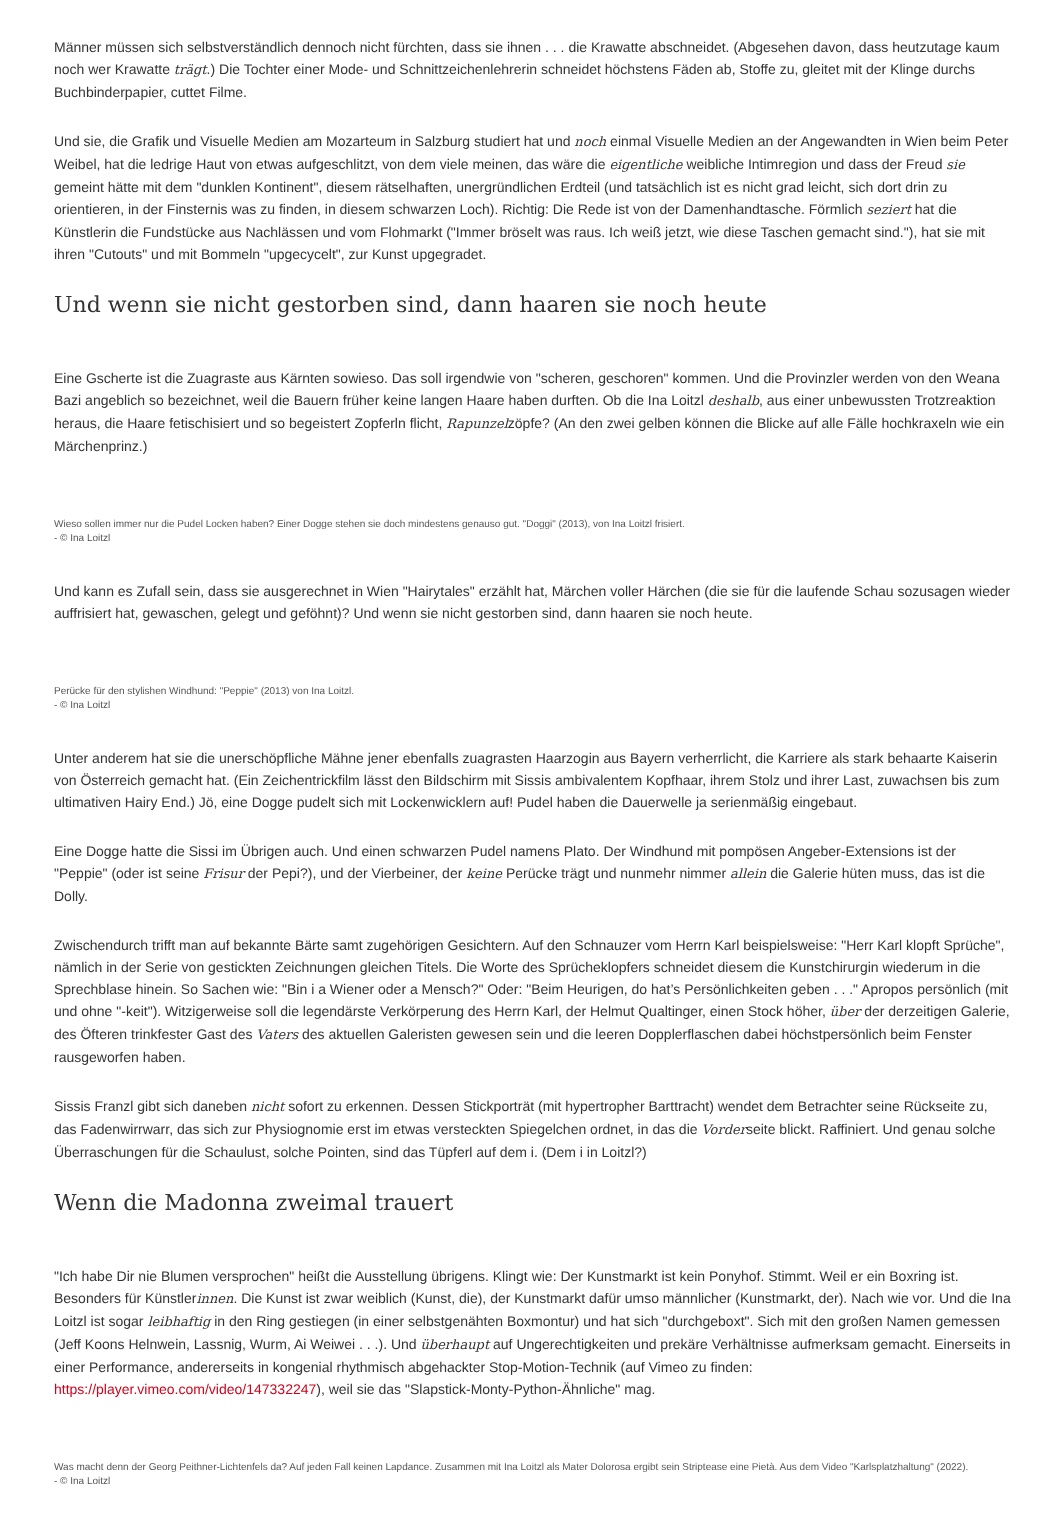Männer müssen sich selbstverständlich dennoch nicht fürchten, dass sie ihnen . . . die Krawatte abschneidet. (Abgesehen davon, dass heutzutage kaum noch wer Krawatte trägt.) Die Tochter einer Mode- und Schnittzeichenlehrerin schneidet höchstens Fäden ab, Stoffe zu, gleitet mit der Klinge durchs Buchbinderpapier, cuttet Filme.
Und sie, die Grafik und Visuelle Medien am Mozarteum in Salzburg studiert hat und noch einmal Visuelle Medien an der Angewandten in Wien beim Peter Weibel, hat die ledrige Haut von etwas aufgeschlitzt, von dem viele meinen, das wäre die eigentliche weibliche Intimregion und dass der Freud sie gemeint hätte mit dem "dunklen Kontinent", diesem rätselhaften, unergründlichen Erdteil (und tatsächlich ist es nicht grad leicht, sich dort drin zu orientieren, in der Finsternis was zu finden, in diesem schwarzen Loch). Richtig: Die Rede ist von der Damenhandtasche. Förmlich seziert hat die Künstlerin die Fundstücke aus Nachlässen und vom Flohmarkt ("Immer bröselt was raus. Ich weiß jetzt, wie diese Taschen gemacht sind."), hat sie mit ihren "Cutouts" und mit Bommeln "upgecycelt", zur Kunst upgegradet.
Und wenn sie nicht gestorben sind, dann haaren sie noch heute
Eine Gscherte ist die Zuagraste aus Kärnten sowieso. Das soll irgendwie von "scheren, geschoren" kommen. Und die Provinzler werden von den Weana Bazi angeblich so bezeichnet, weil die Bauern früher keine langen Haare haben durften. Ob die Ina Loitzl deshalb, aus einer unbewussten Trotzreaktion heraus, die Haare fetischisiert und so begeistert Zopferln flicht, Rapunzelzöpfe? (An den zwei gelben können die Blicke auf alle Fälle hochkraxeln wie ein Märchenprinz.)
Wieso sollen immer nur die Pudel Locken haben? Einer Dogge stehen sie doch mindestens genauso gut. "Doggi" (2013), von Ina Loitzl frisiert.
- © Ina Loitzl
Und kann es Zufall sein, dass sie ausgerechnet in Wien "Hairytales" erzählt hat, Märchen voller Härchen (die sie für die laufende Schau sozusagen wieder auffrisiert hat, gewaschen, gelegt und geföhnt)? Und wenn sie nicht gestorben sind, dann haaren sie noch heute.
Perücke für den stylishen Windhund: "Peppie" (2013) von Ina Loitzl.
- © Ina Loitzl
Unter anderem hat sie die unerschöpfliche Mähne jener ebenfalls zuagrasten Haarzogin aus Bayern verherrlicht, die Karriere als stark behaarte Kaiserin von Österreich gemacht hat. (Ein Zeichentrickfilm lässt den Bildschirm mit Sissis ambivalentem Kopfhaar, ihrem Stolz und ihrer Last, zuwachsen bis zum ultimativen Hairy End.) Jö, eine Dogge pudelt sich mit Lockenwicklern auf! Pudel haben die Dauerwelle ja serienmäßig eingebaut.
Eine Dogge hatte die Sissi im Übrigen auch. Und einen schwarzen Pudel namens Plato. Der Windhund mit pompösen Angeber-Extensions ist der "Peppie" (oder ist seine Frisur der Pepi?), und der Vierbeiner, der keine Perücke trägt und nunmehr nimmer allein die Galerie hüten muss, das ist die Dolly.
Zwischendurch trifft man auf bekannte Bärte samt zugehörigen Gesichtern. Auf den Schnauzer vom Herrn Karl beispielsweise: "Herr Karl klopft Sprüche", nämlich in der Serie von gestickten Zeichnungen gleichen Titels. Die Worte des Sprücheklopfers schneidet diesem die Kunstchirurgin wiederum in die Sprechblase hinein. So Sachen wie: "Bin i a Wiener oder a Mensch?" Oder: "Beim Heurigen, do hat’s Persönlichkeiten geben . . ." Apropos persönlich (mit und ohne "-keit"). Witzigerweise soll die legendärste Verkörperung des Herrn Karl, der Helmut Qualtinger, einen Stock höher, über der derzeitigen Galerie, des Öfteren trinkfester Gast des Vaters des aktuellen Galeristen gewesen sein und die leeren Dopplerflaschen dabei höchstpersönlich beim Fenster rausgeworfen haben.
Sissis Franzl gibt sich daneben nicht sofort zu erkennen. Dessen Stickporträt (mit hypertropher Barttracht) wendet dem Betrachter seine Rückseite zu, das Fadenwirrwarr, das sich zur Physiognomie erst im etwas versteckten Spiegelchen ordnet, in das die Vorderseite blickt. Raffiniert. Und genau solche Überraschungen für die Schaulust, solche Pointen, sind das Tüpferl auf dem i. (Dem i in Loitzl?)
Wenn die Madonna zweimal trauert
"Ich habe Dir nie Blumen versprochen" heißt die Ausstellung übrigens. Klingt wie: Der Kunstmarkt ist kein Ponyhof. Stimmt. Weil er ein Boxring ist. Besonders für Künstlerinnen. Die Kunst ist zwar weiblich (Kunst, die), der Kunstmarkt dafür umso männlicher (Kunstmarkt, der). Nach wie vor. Und die Ina Loitzl ist sogar leibhaftig in den Ring gestiegen (in einer selbstgenähten Boxmontur) und hat sich "durchgeboxt". Sich mit den großen Namen gemessen (Jeff Koons Helnwein, Lassnig, Wurm, Ai Weiwei . . .). Und überhaupt auf Ungerechtigkeiten und prekäre Verhältnisse aufmerksam gemacht. Einerseits in einer Performance, andererseits in kongenial rhythmisch abgehackter Stop-Motion-Technik (auf Vimeo zu finden: https://player.vimeo.com/video/147332247), weil sie das "Slapstick-Monty-Python-Ähnliche" mag.
Was macht denn der Georg Peithner-Lichtenfels da? Auf jeden Fall keinen Lapdance. Zusammen mit Ina Loitzl als Mater Dolorosa ergibt sein Striptease eine Pietà. Aus dem Video "Karlsplatzhaltung" (2022).
- © Ina Loitzl